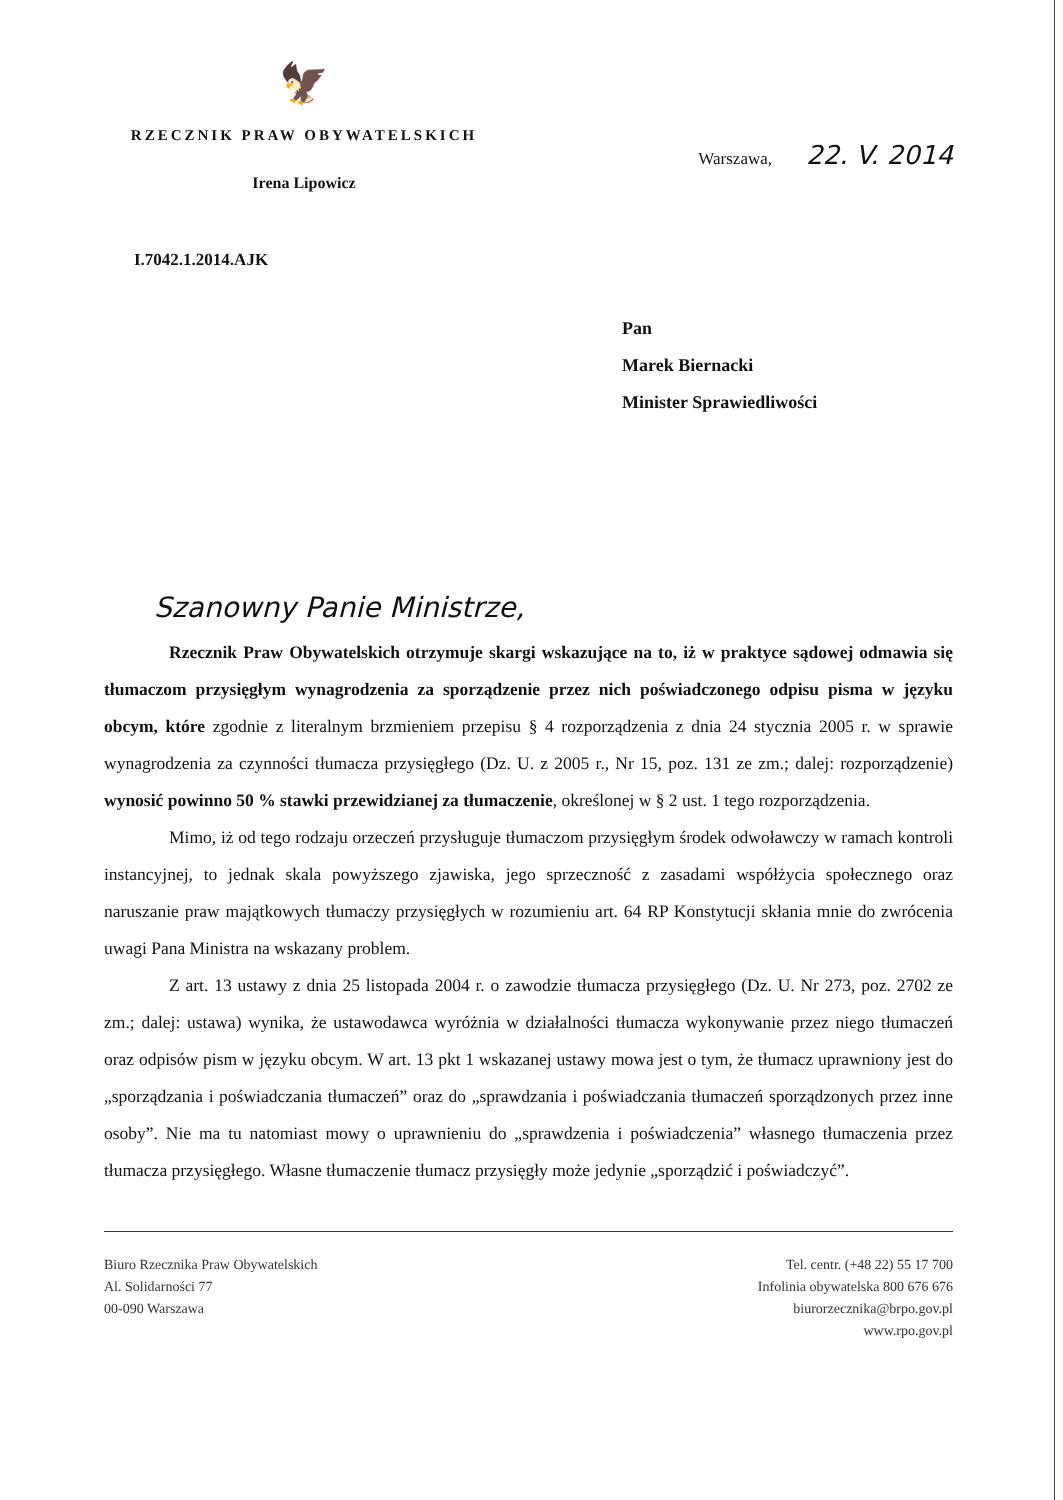🦅
RZECZNIK PRAW OBYWATELSKICH
Irena Lipowicz
Warszawa, 22. V. 2014
I.7042.1.2014.AJK
Pan
Marek Biernacki
Minister Sprawiedliwości
Szanowny Panie Ministrze,
Rzecznik Praw Obywatelskich otrzymuje skargi wskazujące na to, iż w praktyce sądowej odmawia się tłumaczom przysięgłym wynagrodzenia za sporządzenie przez nich poświadczonego odpisu pisma w języku obcym, które zgodnie z literalnym brzmieniem przepisu § 4 rozporządzenia z dnia 24 stycznia 2005 r. w sprawie wynagrodzenia za czynności tłumacza przysięgłego (Dz. U. z 2005 r., Nr 15, poz. 131 ze zm.; dalej: rozporządzenie) wynosić powinno 50 % stawki przewidzianej za tłumaczenie, określonej w § 2 ust. 1 tego rozporządzenia.
Mimo, iż od tego rodzaju orzeczeń przysługuje tłumaczom przysięgłym środek odwoławczy w ramach kontroli instancyjnej, to jednak skala powyższego zjawiska, jego sprzeczność z zasadami współżycia społecznego oraz naruszanie praw majątkowych tłumaczy przysięgłych w rozumieniu art. 64 RP Konstytucji skłania mnie do zwrócenia uwagi Pana Ministra na wskazany problem.
Z art. 13 ustawy z dnia 25 listopada 2004 r. o zawodzie tłumacza przysięgłego (Dz. U. Nr 273, poz. 2702 ze zm.; dalej: ustawa) wynika, że ustawodawca wyróżnia w działalności tłumacza wykonywanie przez niego tłumaczeń oraz odpisów pism w języku obcym. W art. 13 pkt 1 wskazanej ustawy mowa jest o tym, że tłumacz uprawniony jest do „sporządzania i poświadczania tłumaczeń” oraz do „sprawdzania i poświadczania tłumaczeń sporządzonych przez inne osoby”. Nie ma tu natomiast mowy o uprawnieniu do „sprawdzenia i poświadczenia” własnego tłumaczenia przez tłumacza przysięgłego. Własne tłumaczenie tłumacz przysięgły może jedynie „sporządzić i poświadczyć”.
Biuro Rzecznika Praw Obywatelskich
Al. Solidarności 77
00-090 Warszawa
Tel. centr. (+48 22) 55 17 700
Infolinia obywatelska 800 676 676
biurorzecznika@brpo.gov.pl
www.rpo.gov.pl